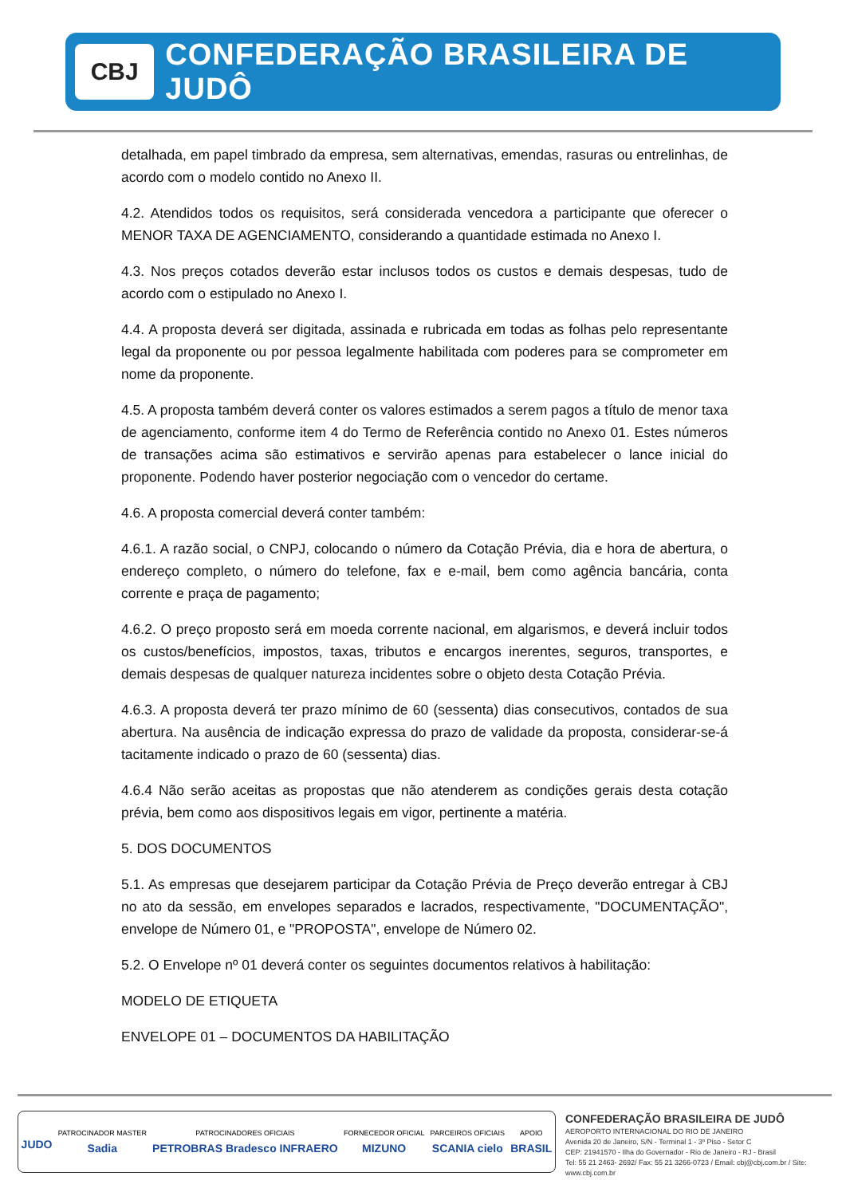CBJ
CONFEDERAÇÃO BRASILEIRA DE JUDÔ
detalhada, em papel timbrado da empresa, sem alternativas, emendas, rasuras ou entrelinhas, de acordo com o modelo contido no Anexo II.
4.2. Atendidos todos os requisitos, será considerada vencedora a participante que oferecer o MENOR TAXA DE AGENCIAMENTO, considerando a quantidade estimada no Anexo I.
4.3. Nos preços cotados deverão estar inclusos todos os custos e demais despesas, tudo de acordo com o estipulado no Anexo I.
4.4. A proposta deverá ser digitada, assinada e rubricada em todas as folhas pelo representante legal da proponente ou por pessoa legalmente habilitada com poderes para se comprometer em nome da proponente.
4.5. A proposta também deverá conter os valores estimados a serem pagos a título de menor taxa de agenciamento, conforme item 4 do Termo de Referência contido no Anexo 01. Estes números de transações acima são estimativos e servirão apenas para estabelecer o lance inicial do proponente. Podendo haver posterior negociação com o vencedor do certame.
4.6. A proposta comercial deverá conter também:
4.6.1. A razão social, o CNPJ, colocando o número da Cotação Prévia, dia e hora de abertura, o endereço completo, o número do telefone, fax e e-mail, bem como agência bancária, conta corrente e praça de pagamento;
4.6.2. O preço proposto será em moeda corrente nacional, em algarismos, e deverá incluir todos os custos/benefícios, impostos, taxas, tributos e encargos inerentes, seguros, transportes, e demais despesas de qualquer natureza incidentes sobre o objeto desta Cotação Prévia.
4.6.3. A proposta deverá ter prazo mínimo de 60 (sessenta) dias consecutivos, contados de sua abertura. Na ausência de indicação expressa do prazo de validade da proposta, considerar-se-á tacitamente indicado o prazo de 60 (sessenta) dias.
4.6.4 Não serão aceitas as propostas que não atenderem as condições gerais desta cotação prévia, bem como aos dispositivos legais em vigor, pertinente a matéria.
5. DOS DOCUMENTOS
5.1. As empresas que desejarem participar da Cotação Prévia de Preço deverão entregar à CBJ no ato da sessão, em envelopes separados e lacrados, respectivamente, "DOCUMENTAÇÃO", envelope de Número 01, e "PROPOSTA", envelope de Número 02.
5.2. O Envelope nº 01 deverá conter os seguintes documentos relativos à habilitação:
MODELO DE ETIQUETA
ENVELOPE 01 – DOCUMENTOS DA HABILITAÇÃO
JUDO
PATROCINADOR MASTER
Sadia
PATROCINADORES OFICIAIS
PETROBRAS Bradesco INFRAERO
FORNECEDOR OFICIAL
MIZUNO
PARCEIROS OFICIAIS
SCANIA cielo
APOIO
BRASIL
CONFEDERAÇÃO BRASILEIRA DE JUDÔ
AEROPORTO INTERNACIONAL DO RIO DE JANEIRO
Avenida 20 de Janeiro, S/N - Terminal 1 - 3º Piso - Setor C
CEP: 21941570 - Ilha do Governador - Rio de Janeiro - RJ - Brasil
Tel: 55 21 2463- 2692/ Fax: 55 21 3266-0723 / Email: cbj@cbj.com.br / Site: www.cbj.com.br